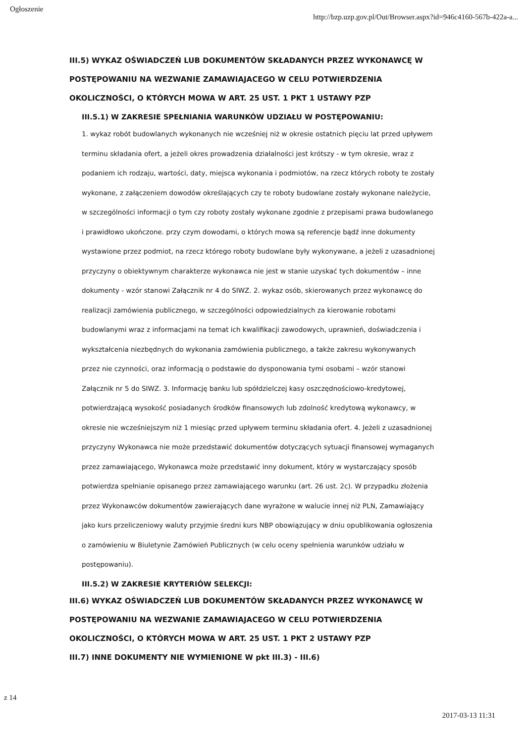Ogłoszenie http://bzp.uzp.gov.pl/Out/Browser.aspx?id=946c4160-567b-422a-a...
III.5) WYKAZ OŚWIADCZEŃ LUB DOKUMENTÓW SKŁADANYCH PRZEZ WYKONAWCĘ W POSTĘPOWANIU NA WEZWANIE ZAMAWIAJACEGO W CELU POTWIERDZENIA OKOLICZNOŚCI, O KTÓRYCH MOWA W ART. 25 UST. 1 PKT 1 USTAWY PZP
III.5.1) W ZAKRESIE SPEŁNIANIA WARUNKÓW UDZIAŁU W POSTĘPOWANIU:
1. wykaz robót budowlanych wykonanych nie wcześniej niż w okresie ostatnich pięciu lat przed upływem terminu składania ofert, a jeżeli okres prowadzenia działalności jest krótszy - w tym okresie, wraz z podaniem ich rodzaju, wartości, daty, miejsca wykonania i podmiotów, na rzecz których roboty te zostały wykonane, z załączeniem dowodów określających czy te roboty budowlane zostały wykonane należycie, w szczególności informacji o tym czy roboty zostały wykonane zgodnie z przepisami prawa budowlanego i prawidłowo ukończone. przy czym dowodami, o których mowa są referencje bądź inne dokumenty wystawione przez podmiot, na rzecz którego roboty budowlane były wykonywane, a jeżeli z uzasadnionej przyczyny o obiektywnym charakterze wykonawca nie jest w stanie uzyskać tych dokumentów – inne dokumenty - wzór stanowi Załącznik nr 4 do SIWZ. 2. wykaz osób, skierowanych przez wykonawcę do realizacji zamówienia publicznego, w szczególności odpowiedzialnych za kierowanie robotami budowlanymi wraz z informacjami na temat ich kwalifikacji zawodowych, uprawnień, doświadczenia i wykształcenia niezbędnych do wykonania zamówienia publicznego, a także zakresu wykonywanych przez nie czynności, oraz informacją o podstawie do dysponowania tymi osobami – wzór stanowi Załącznik nr 5 do SIWZ. 3. Informację banku lub spółdzielczej kasy oszczędnościowo-kredytowej, potwierdzającą wysokość posiadanych środków finansowych lub zdolność kredytową wykonawcy, w okresie nie wcześniejszym niż 1 miesiąc przed upływem terminu składania ofert. 4. Jeżeli z uzasadnionej przyczyny Wykonawca nie może przedstawić dokumentów dotyczących sytuacji finansowej wymaganych przez zamawiającego, Wykonawca może przedstawić inny dokument, który w wystarczający sposób potwierdza spełnianie opisanego przez zamawiającego warunku (art. 26 ust. 2c). W przypadku złożenia przez Wykonawców dokumentów zawierających dane wyrażone w walucie innej niż PLN, Zamawiający jako kurs przeliczeniowy waluty przyjmie średni kurs NBP obowiązujący w dniu opublikowania ogłoszenia o zamówieniu w Biuletynie Zamówień Publicznych (w celu oceny spełnienia warunków udziału w postępowaniu).
III.5.2) W ZAKRESIE KRYTERIÓW SELEKCJI:
III.6) WYKAZ OŚWIADCZEŃ LUB DOKUMENTÓW SKŁADANYCH PRZEZ WYKONAWCĘ W POSTĘPOWANIU NA WEZWANIE ZAMAWIAJACEGO W CELU POTWIERDZENIA OKOLICZNOŚCI, O KTÓRYCH MOWA W ART. 25 UST. 1 PKT 2 USTAWY PZP
III.7) INNE DOKUMENTY NIE WYMIENIONE W pkt III.3) - III.6)
z 14
2017-03-13 11:31